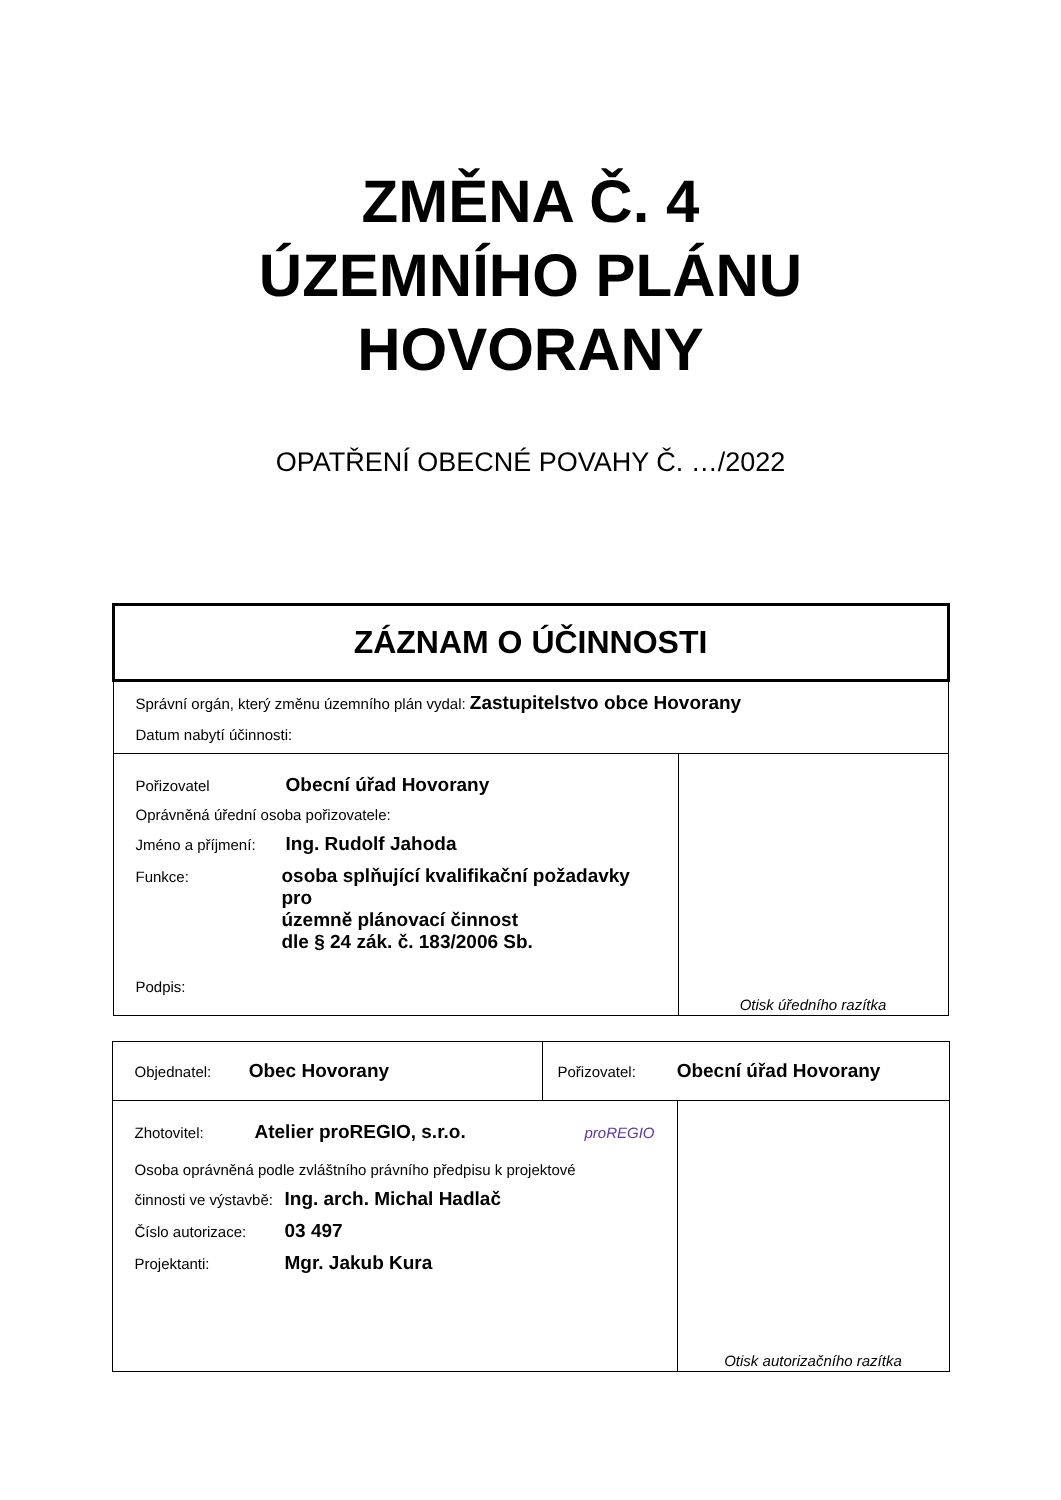ZMĚNA Č. 4
ÚZEMNÍHO PLÁNU
HOVORANY
OPATŘENÍ OBECNÉ POVAHY Č. …/2022
| ZÁZNAM O ÚČINNOSTI | |
| Správní orgán, který změnu územního plán vydal: Zastupitelstvo obce Hovorany Datum nabytí účinnosti: | |
| Pořizovatel Obecní úřad Hovorany Oprávněná úřední osoba pořizovatele: Jméno a příjmení: Ing. Rudolf Jahoda Funkce: osoba splňující kvalifikační požadavky pro územně plánovací činnost dle § 24 zák. č. 183/2006 Sb. Podpis: | Otisk úředního razítka |
| Objednatel: Obec Hovorany | Pořizovatel: Obecní úřad Hovorany |
| Zhotovitel: Atelier proREGIO, s.r.o. proREGIO Osoba oprávněná podle zvláštního právního předpisu k projektové činnosti ve výstavbě: Ing. arch. Michal Hadlač Číslo autorizace: 03 497 Projektanti: Mgr. Jakub Kura | Otisk autorizačního razítka |